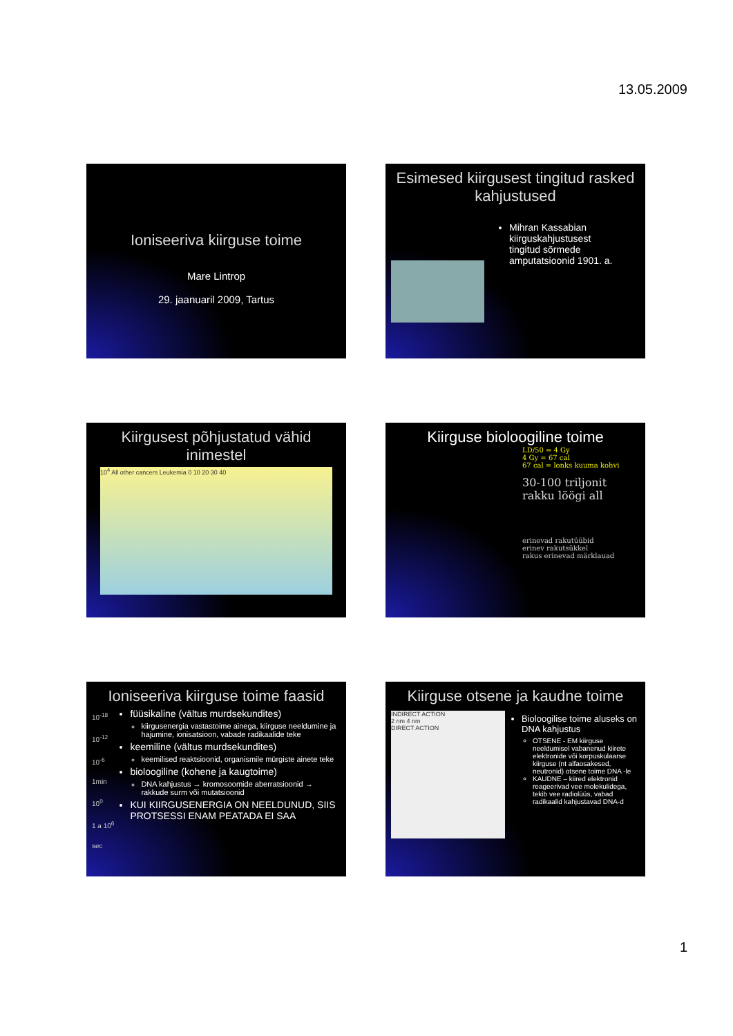13.05.2009
Ioniseeriva kiirguse toime
Mare Lintrop
29. jaanuaril 2009, Tartus
Esimesed kiirgusest tingitud rasked kahjustused
Mihran Kassabian kiirguskahjustusest tingitud sõrmede amputatsioonid 1901. a.
Kiirgusest põhjustatud vähid inimestel
10<sup>4</sup> All other cancers Leukemia 0 10 20 30 40
Kiirguse bioloogiline toime
LD/50 = 4 Gy
4 Gy = 67 cal
67 cal = lonks kuuma kohvi
30-100 triljonit rakku löögi all
erinevad rakutüübid
erinev rakutsükkel
rakus erinevad märklauad
Ioniseeriva kiirguse toime faasid
10<sup>-18</sup>
10<sup>-12</sup>
10<sup>-6</sup>
1min 10<sup>0</sup>
1 a 10<sup>6</sup>
sec
füüsikaline (vältus murdsekundites)
kiirgusenergia vastastoime ainega, kiirguse neeldumine ja hajumine, ionisatsioon, vabade radikaalide teke
keemiline (vältus murdsekundites)
keemilised reaktsioonid, organismile mürgiste ainete teke
bioloogiline (kohene ja kaugtoime)
DNA kahjustus → kromosoomide aberratsioonid → rakkude surm või mutatsioonid
KUI KIIRGUSENERGIA ON NEELDUNUD, SIIS PROTSESSI ENAM PEATADA EI SAA
Kiirguse otsene ja kaudne toime
INDIRECT ACTION
2 nm 4 nm
DIRECT ACTION
Bioloogilise toime aluseks on DNA kahjustus
OTSENE - EM kiirguse neeldumisel vabanenud kiirete elektronide või korpuskulaarse kiirguse (nt alfaosakesed, neutronid) otsene toime DNA -le
KAUDNE – kiired elektronid reageerivad vee molekulidega, tekib vee radiolüüs, vabad radikaalid kahjustavad DNA-d
1